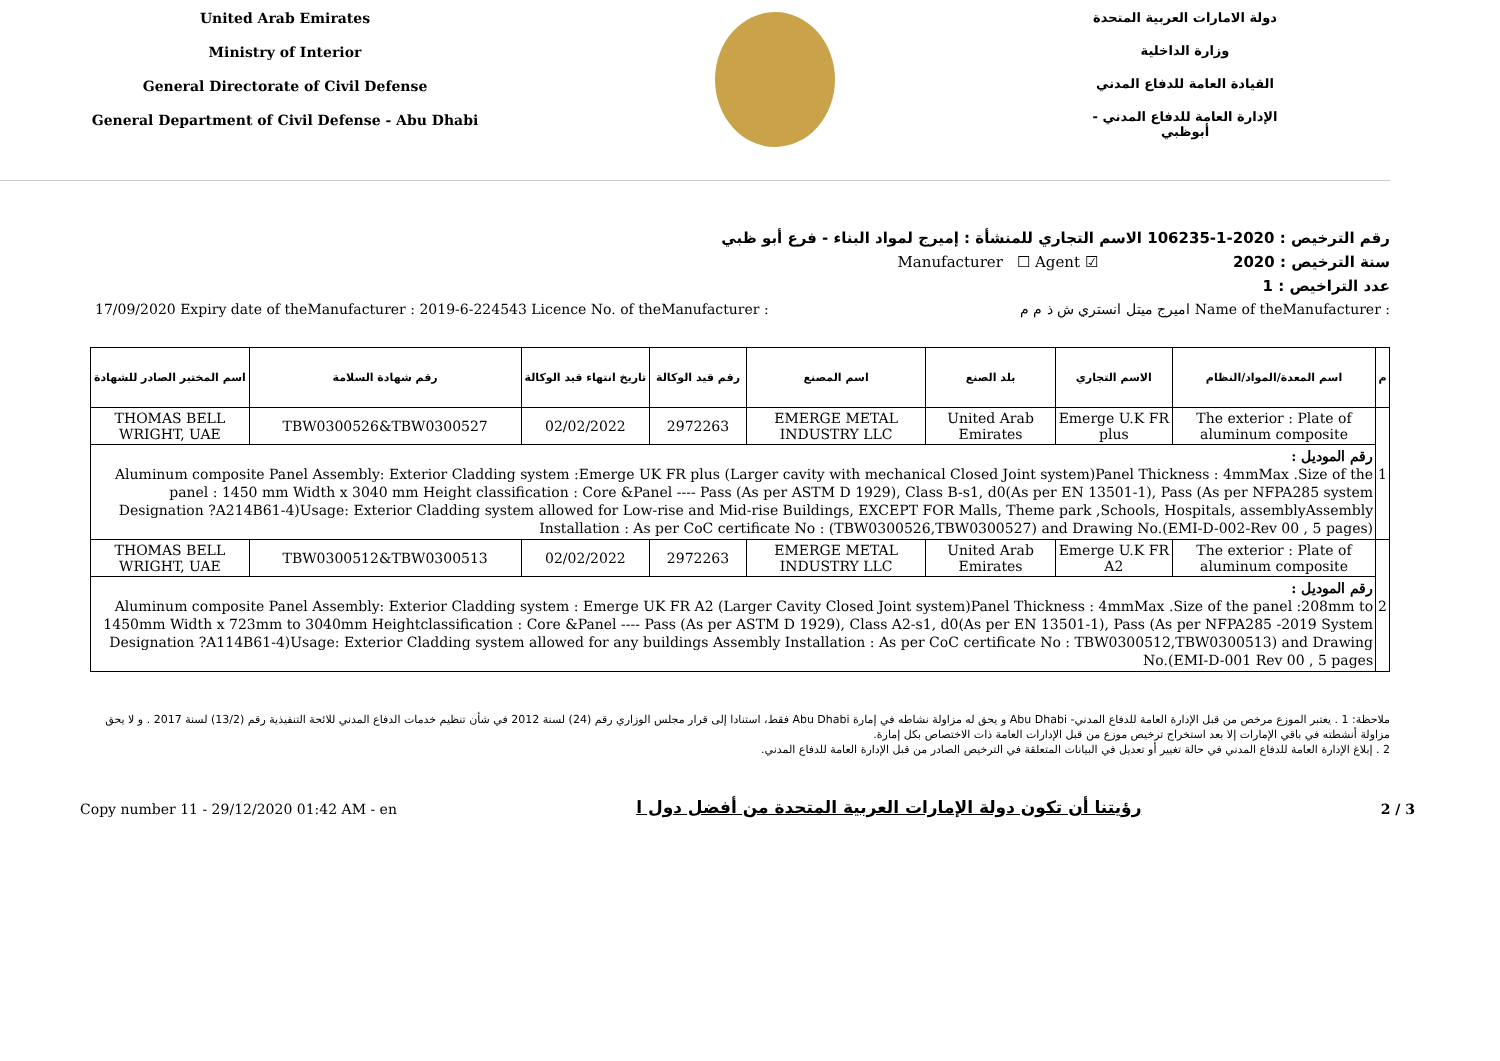United Arab Emirates
Ministry of Interior
General Directorate of Civil Defense
General Department of Civil Defense - Abu Dhabi
دولة الامارات العربية المتحدة
وزارة الداخلية
القيادة العامة للدفاع المدني
الإدارة العامة للدفاع المدني - أبوظبي
رقم الترخيص : 106‎235-1-2020 الاسم التجاري للمنشأة : إميرج لمواد البناء - فرع أبو ظبي
سنة الترخيص : 2020 ☑ Manufacturer ☐ Agent
عدد التراخيص : 1
17/09/2020 Expiry date of theManufacturer : 2019-6-224543 Licence No. of theManufacturer : اميرج ميتل انستري ش ذ م م Name of theManufacturer :
| م | اسم المعدة/المواد/النظام | الاسم التجاري | بلد الصنع | اسم المصنع | رقم قيد الوكالة | تاريخ انتهاء قيد الوكالة | رقم شهادة السلامة | اسم المختبر الصادر للشهادة |
| --- | --- | --- | --- | --- | --- | --- | --- | --- |
| 1 | The exterior : Plate of aluminum composite | Emerge U.K FR plus | United Arab Emirates | EMERGE METAL INDUSTRY LLC | 2972263 | 02/02/2022 | TBW0300526&TBW0300527 | THOMAS BELL WRIGHT, UAE |
| | رقم الموديل : Aluminum composite Panel Assembly: Exterior Cladding system :Emerge UK FR plus (Larger cavity with mechanical Closed Joint system)Panel Thickness : 4mmMax .Size of the panel : 1450 mm Width x 3040 mm Height classification : Core &Panel ---- Pass (As per ASTM D 1929), Class B-s1, d0(As per EN 13501-1), Pass (As per NFPA285 system Designation ?A214B61-4)Usage: Exterior Cladding system allowed for Low-rise and Mid-rise Buildings, EXCEPT FOR Malls, Theme park ,Schools, Hospitals, assemblyAssembly Installation : As per CoC certificate No : (TBW0300526,TBW0300527) and Drawing No.(EMI-D-002-Rev 00 , 5 pages) | | | | | | | |
| 2 | The exterior : Plate of aluminum composite | Emerge U.K FR A2 | United Arab Emirates | EMERGE METAL INDUSTRY LLC | 2972263 | 02/02/2022 | TBW0300512&TBW0300513 | THOMAS BELL WRIGHT, UAE |
| | رقم الموديل : Aluminum composite Panel Assembly: Exterior Cladding system : Emerge UK FR A2 (Larger Cavity Closed Joint system)Panel Thickness : 4mmMax .Size of the panel :208mm to 1450mm Width x 723mm to 3040mm Heightclassification : Core &Panel ---- Pass (As per ASTM D 1929), Class A2-s1, d0(As per EN 13501-1), Pass (As per NFPA285 -2019 System Designation ?A114B61-4)Usage: Exterior Cladding system allowed for any buildings Assembly Installation : As per CoC certificate No : TBW0300512,TBW0300513) and Drawing No.(EMI-D-001 Rev 00 , 5 pages | | | | | | | |
ملاحظة: 1 . يعتبر الموزع مرخص من قبل الإدارة العامة للدفاع المدني- Abu Dhabi و يحق له مزاولة نشاطه في إمارة Abu Dhabi فقط، استنادا إلى قرار مجلس الوزاري رقم (24) لسنة 2012 في شأن تنظيم خدمات الدفاع المدني للائحة التنفيذية رقم (13/2) لسنة 2017 . و لا يحق مزاولة أنشطته في باقي الإمارات إلا بعد استخراج ترخيص موزع من قبل الإدارات العامة ذات الاختصاص بكل إمارة.
2 . إبلاغ الإدارة العامة للدفاع المدني في حالة تغيير أو تعديل في البيانات المتعلقة في الترخيص الصادر من قبل الإدارة العامة للدفاع المدني.
Copy number 11 - 29/12/2020 01:42 AM - en رؤيتنا أن تكون دولة الإمارات العربية المتحدة من أفضل دول ا 2 / 3